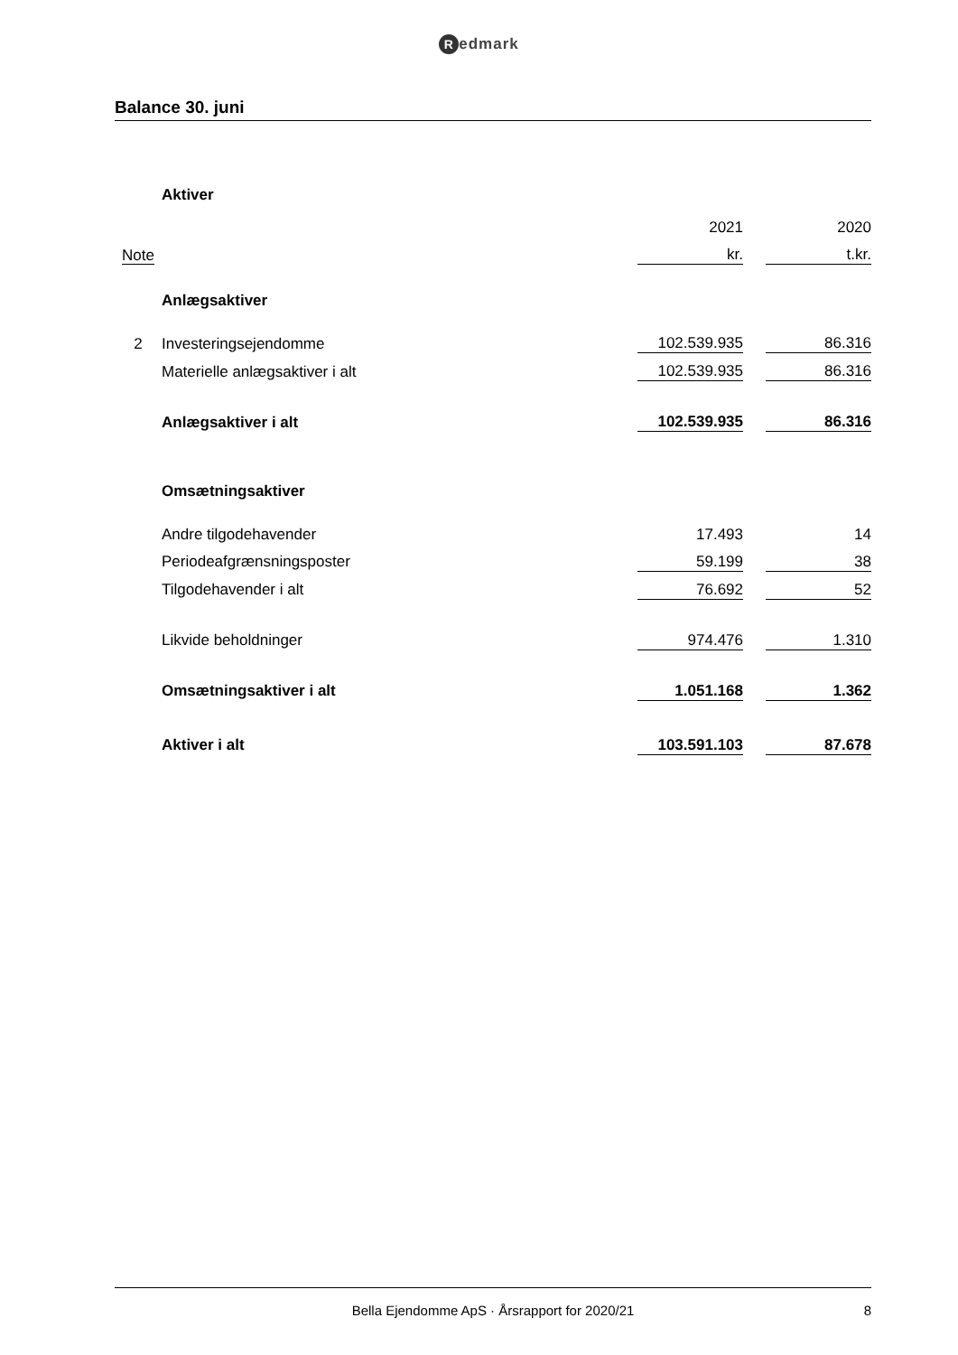Redmark
Balance 30. juni
| | Aktiver | | | |
| | | 2021 | | 2020 |
| Note | | kr. | | t.kr. |
| | Anlægsaktiver | | | |
| 2 | Investeringsejendomme | 102.539.935 | | 86.316 |
| | Materielle anlægsaktiver i alt | 102.539.935 | | 86.316 |
| | Anlægsaktiver i alt | 102.539.935 | | 86.316 |
| | Omsætningsaktiver | | | |
| | Andre tilgodehavender | 17.493 | | 14 |
| | Periodeafgrænsningsposter | 59.199 | | 38 |
| | Tilgodehavender i alt | 76.692 | | 52 |
| | Likvide beholdninger | 974.476 | | 1.310 |
| | Omsætningsaktiver i alt | 1.051.168 | | 1.362 |
| | Aktiver i alt | 103.591.103 | | 87.678 |
Bella Ejendomme ApS · Årsrapport for 2020/21 8